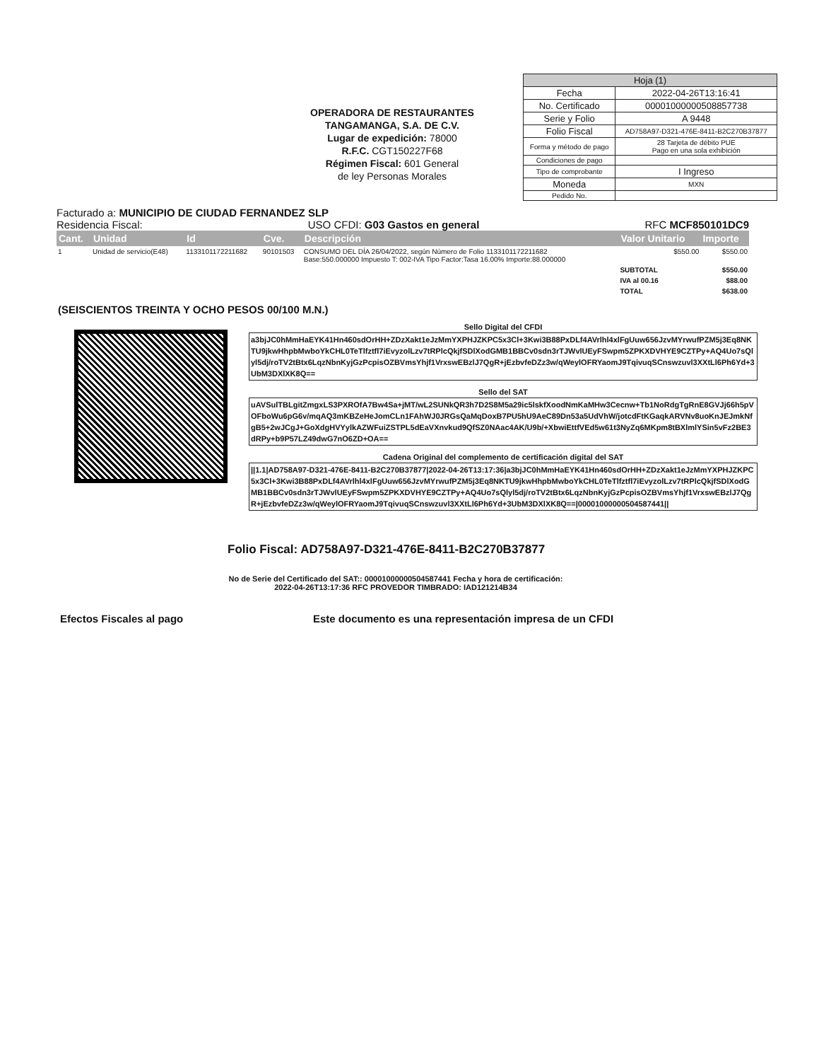OPERADORA DE RESTAURANTES
TANGAMANGA, S.A. DE C.V.
Lugar de expedición: 78000
R.F.C. CGT150227F68
Régimen Fiscal: 601 General
de ley Personas Morales
| Hoja (1) | |
| Fecha | 2022-04-26T13:16:41 |
| No. Certificado | 00001000000508857738 |
| Serie y Folio | A 9448 |
| Folio Fiscal | AD758A97-D321-476E-8411-B2C270B37877 |
| Forma y método de pago | 28 Tarjeta de débito PUE Pago en una sola exhibición |
| Condiciones de pago | |
| Tipo de comprobante | I Ingreso |
| Moneda | MXN |
| Pedido No. | |
Facturado a: MUNICIPIO DE CIUDAD FERNANDEZ SLP
Residencia Fiscal: USO CFDI: G03 Gastos en general RFC MCF850101DC9
| Cant. | Unidad | Id | Cve. | Descripción | Valor Unitario | Importe |
| --- | --- | --- | --- | --- | --- | --- |
| 1 | Unidad de servicio(E48) | 1133101172211682 | 90101503 | CONSUMO DEL DÍA 26/04/2022, según Número de Folio 1133101172211682 Base:550.000000 Impuesto T: 002-IVA Tipo Factor:Tasa 16.00% Importe:88.000000 | $550.00 | $550.00 |
| | | | | | SUBTOTAL | $550.00 |
| | | | | | IVA al 00.16 | $88.00 |
| | | | | | TOTAL | $638.00 |
(SEISCIENTOS TREINTA Y OCHO PESOS 00/100 M.N.)
Sello Digital del CFDI
a3bjJC0hMmHaEYK41Hn460sdOrHH+ZDzXakt1eJzMmYXPHJZKPC5x3Cl+3Kwi3B88PxDLf4AVrlhl4xlFgUuw656JzvMYrwufPZM5j3Eq8NKTU9jkwHhpbMwboYkCHL0TeTlfztfl7iEvyzolLzv7tRPlcQkjfSDlXodGMB1BBCv0sdn3rTJWvlUEyFSwpm5ZPKXDVHYE9CZTPy+AQ4Uo7sQlyl5dj/roTV2tBtx6LqzNbnKyjGzPcpisOZBVmsYhjf1VrxswEBzlJ7QgR+jEzbvfeDZz3w/qWeylOFRYaomJ9TqivuqSCnswzuvl3XXtLl6Ph6Yd+3UbM3DXlXK8Q==
Sello del SAT
uAVSulTBLgitZmgxLS3PXROfA7Bw4Sa+jMT/wL2SUNkQR3h7D2S8M5a29ic5lskfXoodNmKaMHw3Cecnw+Tb1NoRdgTgRnE8GVJj66h5pVOFboWu6pG6v/mqAQ3mKBZeHeJomCLn1FAhWJ0JRGsQaMqDoxB7PU5hU9AeC89Dn53a5UdVhW/jotcdFtKGaqkARVNv8uoKnJEJmkNfgB5+2wJCgJ+GoXdgHVYylkAZWFuiZSTPL5dEaVXnvkud9QfSZ0NAac4AK/U9b/+XbwiEttfVEd5w61t3NyZq6MKpm8tBXlmlYSin5vFz2BE3dRPy+b9P57LZ49dwG7nO6ZD+OA==
Cadena Original del complemento de certificación digital del SAT
||1.1|AD758A97-D321-476E-8411-B2C270B37877|2022-04-26T13:17:36|a3bjJC0hMmHaEYK41Hn460sdOrHH+ZDzXakt1eJzMmYXPHJZKPC5x3Cl+3Kwi3B88PxDLf4AVrlhl4xlFgUuw656JzvMYrwufPZM5j3Eq8NKTU9jkwHhpbMwboYkCHL0TeTlfztfl7iEvyzolLzv7tRPlcQkjfSDlXodGMB1BBCv0sdn3rTJWvlUEyFSwpm5ZPKXDVHYE9CZTPy+AQ4Uo7sQlyl5dj/roTV2tBtx6LqzNbnKyjGzPcpisOZBVmsYhjf1VrxswEBzlJ7QgR+jEzbvfeDZz3w/qWeylOFRYaomJ9TqivuqSCnswzuvl3XXtLl6Ph6Yd+3UbM3DXlXK8Q==|00001000000504587441||
Folio Fiscal: AD758A97-D321-476E-8411-B2C270B37877
No de Serie del Certificado del SAT:: 00001000000504587441 Fecha y hora de certificación: 2022-04-26T13:17:36 RFC PROVEDOR TIMBRADO: IAD121214B34
Efectos Fiscales al pago Este documento es una representación impresa de un CFDI